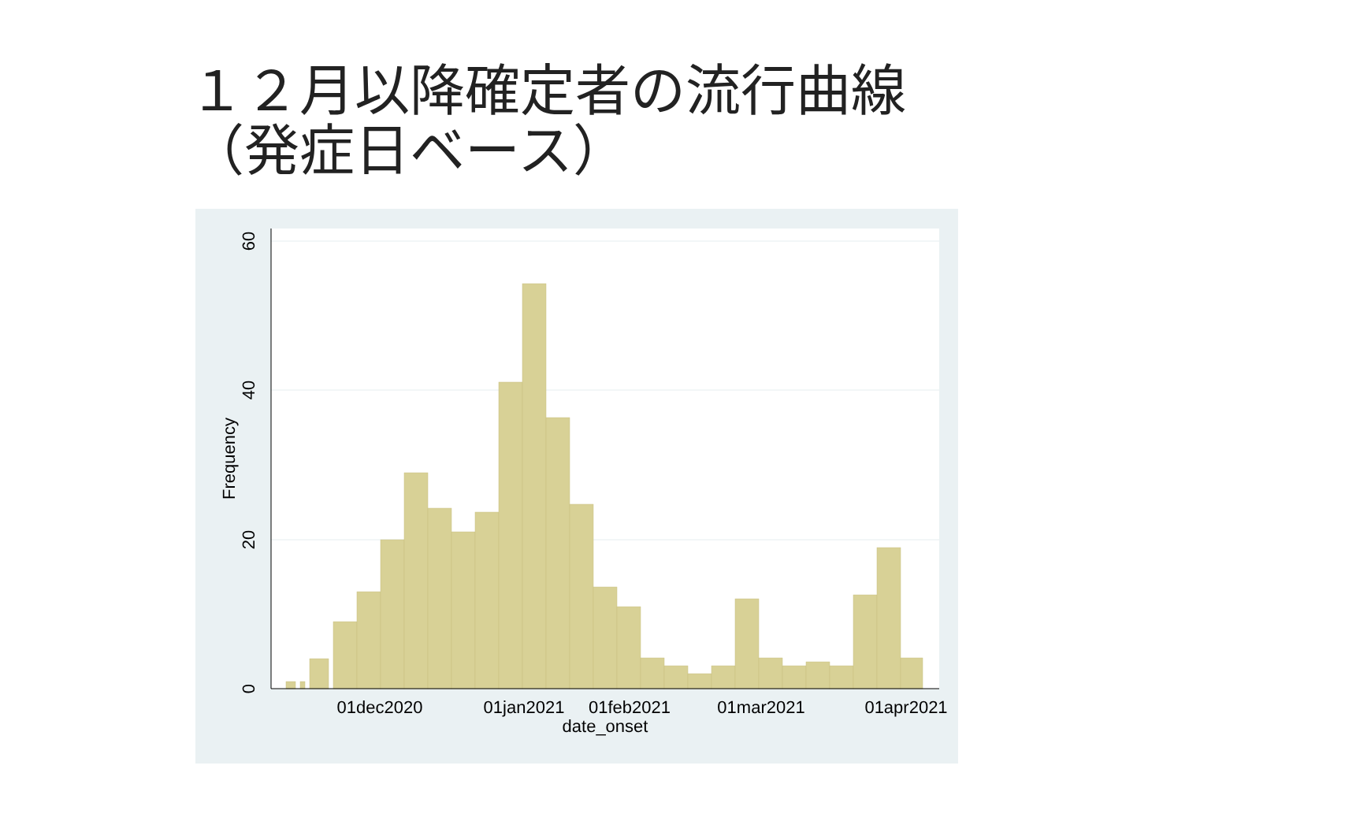１２月以降確定者の流行曲線
（発症日ベース）
01dec2020
01jan2021
01feb2021
01mar2021
01apr2021
date_onset
0
20
40
60
Frequency